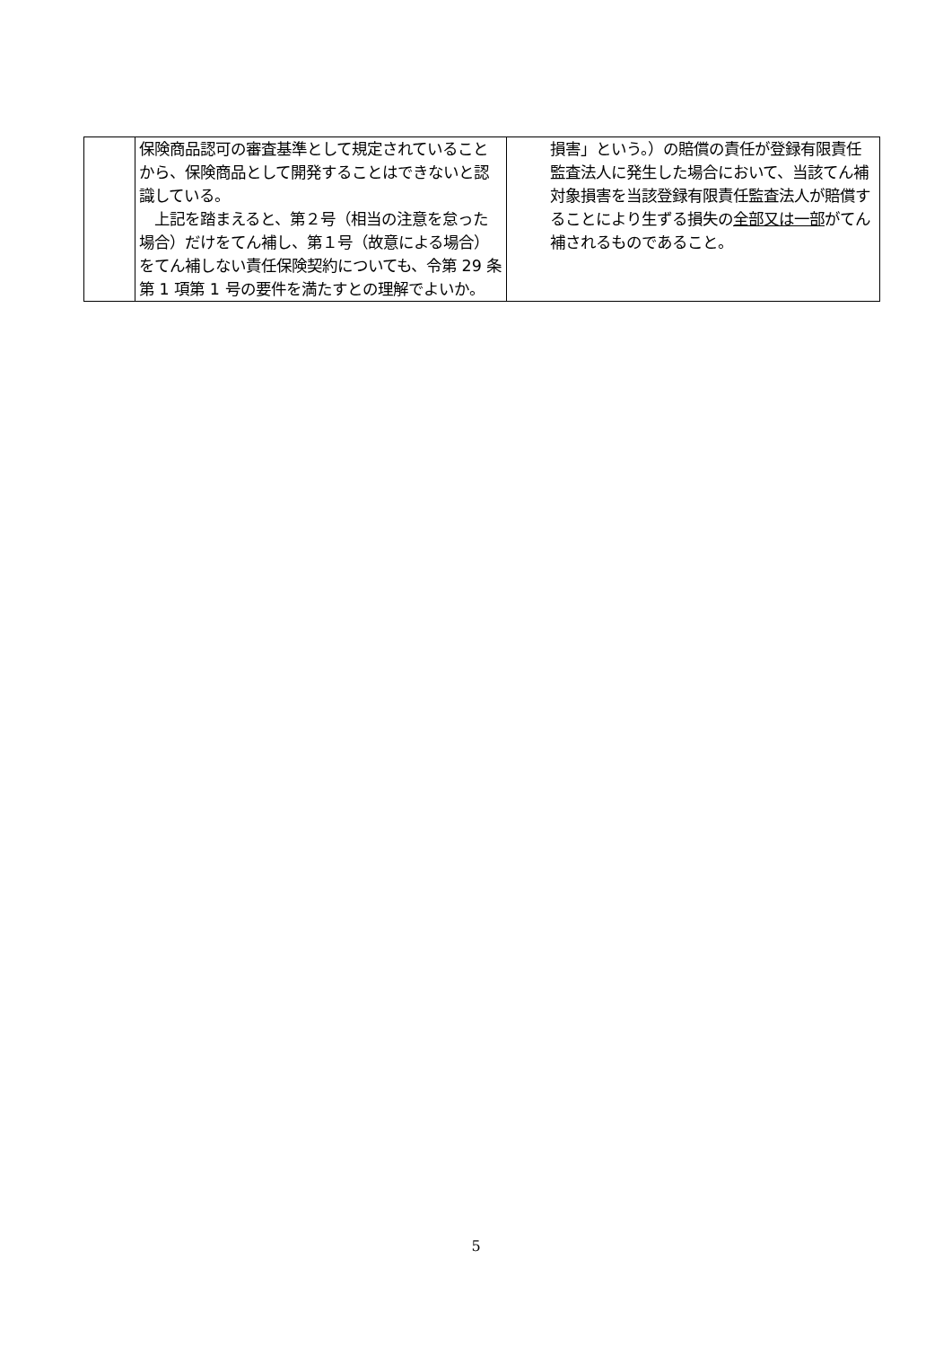| | 保険商品認可の審査基準として規定されていることから、保険商品として開発することはできないと認識している。 上記を踏まえると、第２号（相当の注意を怠った場合）だけをてん補し、第１号（故意による場合）をてん補しない責任保険契約についても、令第 29 条第 1 項第 1 号の要件を満たすとの理解でよいか。 | 損害」という。）の賠償の責任が登録有限責任監査法人に発生した場合において、当該てん補対象損害を当該登録有限責任監査法人が賠償することにより生ずる損失の 全部又は一部 がてん補されるものであること。 |
5